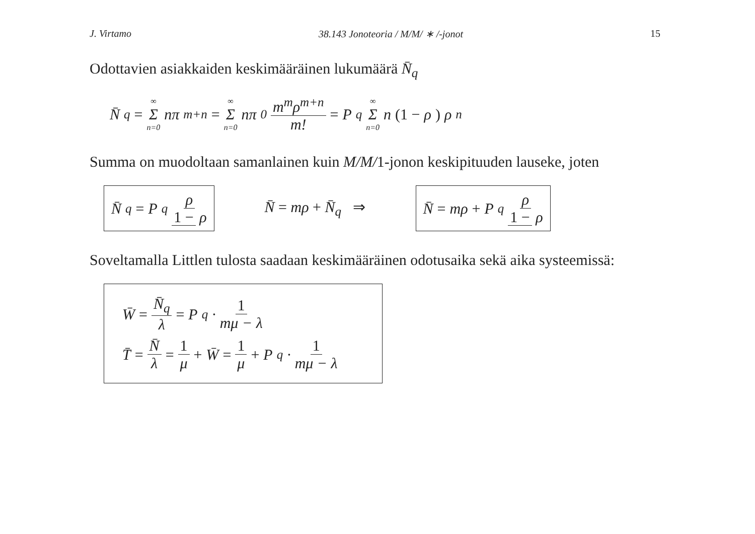J. Virtamo 38.143 Jonoteoria / M/M/ ∗ /-jonot 15
Odottavien asiakkaiden keskimääräinen lukumäärä N̄<sub>q</sub>
N̄<sub>q</sub> = ∞ Σ n=0 nπ<sub>m+n</sub> = ∞ Σ n=0 nπ<sub>0</sub> m<sup>m</sup>ρ<sup>m+n</sup> m! = P<sub>q</sub> ∞ Σ n=0 n (1 − ρ) ρ<sup>n</sup>
Summa on muodoltaan samanlainen kuin M/M/1-jonon keskipituuden lauseke, joten
N̄<sub>q</sub> = P<sub>q</sub> ρ 1 − ρ N̄ = mρ + N̄<sub>q</sub> ⇒ N̄ = mρ + P<sub>q</sub> ρ 1 − ρ
Soveltamalla Littlen tulosta saadaan keskimääräinen odotusaika sekä aika systeemissä:
W̄ = N̄<sub>q</sub> λ = P<sub>q</sub> · 1 mμ − λ
T̄ = N̄ λ = 1 μ + W̄ = 1 μ + P<sub>q</sub> · 1 mμ − λ